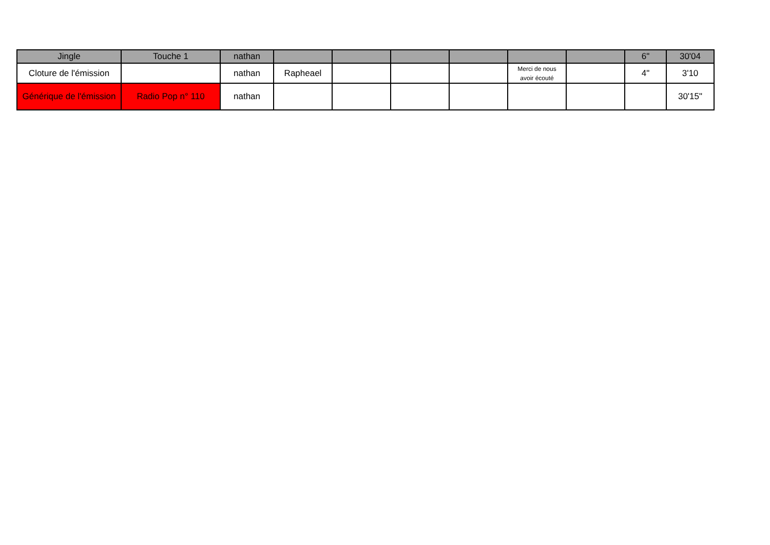| Jingle | Touche 1 | nathan | | | | | | | 6" | 30'04 |
| Cloture de l'émission | | nathan | Rapheael | | | | Merci de nous avoir écouté | | 4" | 3'10 |
| Générique de l'émission | Radio Pop n° 110 | nathan | | | | | | | | 30'15" |